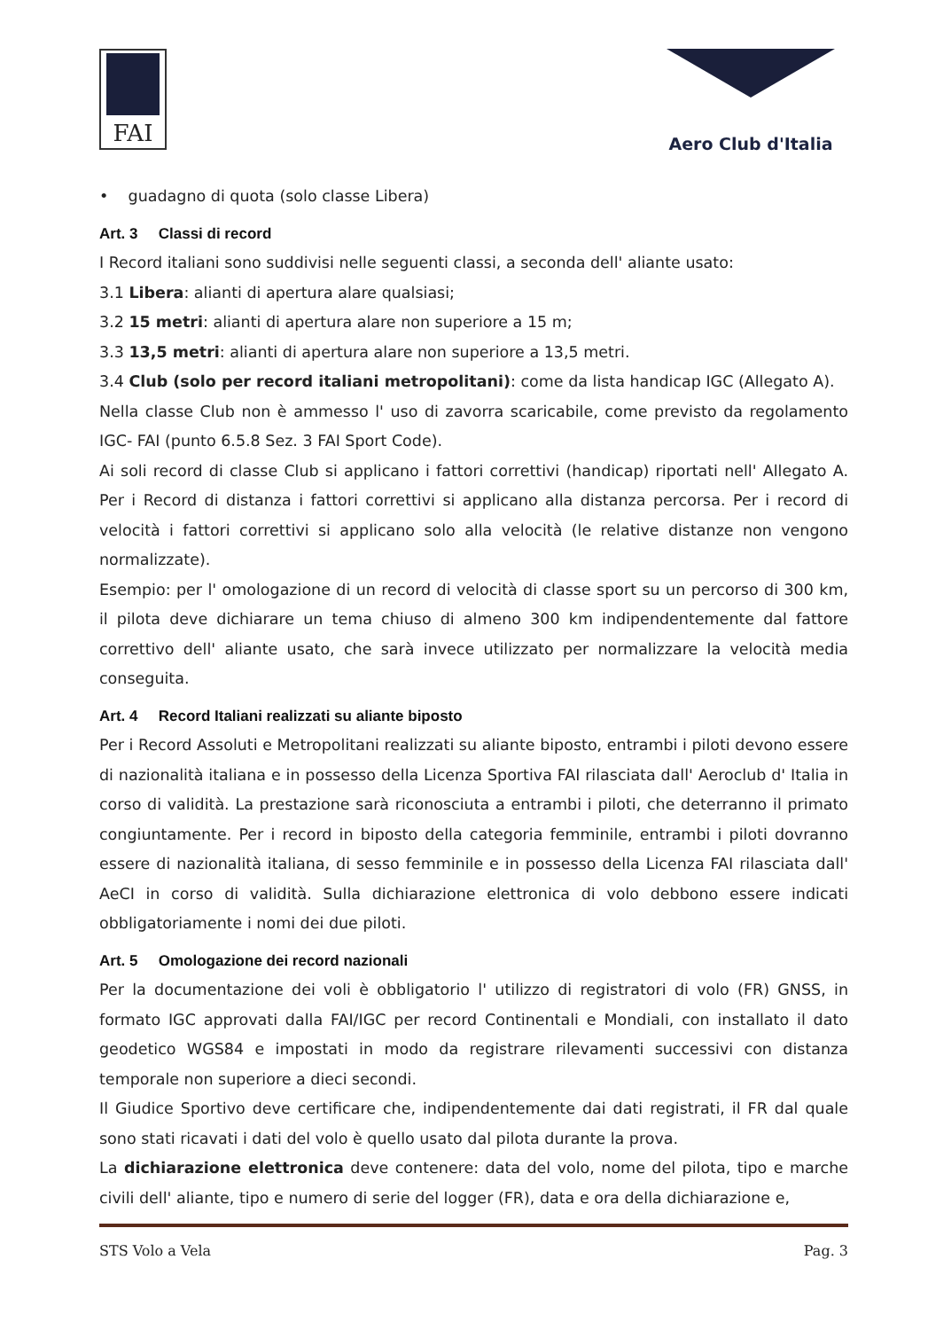FAI
Aero Club d'Italia
• guadagno di quota (solo classe Libera)
Art. 3 Classi di record
I Record italiani sono suddivisi nelle seguenti classi, a seconda dell' aliante usato:
3.1 Libera: alianti di apertura alare qualsiasi;
3.2 15 metri: alianti di apertura alare non superiore a 15 m;
3.3 13,5 metri: alianti di apertura alare non superiore a 13,5 metri.
3.4 Club (solo per record italiani metropolitani): come da lista handicap IGC (Allegato A).
Nella classe Club non è ammesso l' uso di zavorra scaricabile, come previsto da regolamento IGC- FAI (punto 6.5.8 Sez. 3 FAI Sport Code).
Ai soli record di classe Club si applicano i fattori correttivi (handicap) riportati nell' Allegato A. Per i Record di distanza i fattori correttivi si applicano alla distanza percorsa. Per i record di velocità i fattori correttivi si applicano solo alla velocità (le relative distanze non vengono normalizzate).
Esempio: per l' omologazione di un record di velocità di classe sport su un percorso di 300 km, il pilota deve dichiarare un tema chiuso di almeno 300 km indipendentemente dal fattore correttivo dell' aliante usato, che sarà invece utilizzato per normalizzare la velocità media conseguita.
Art. 4 Record Italiani realizzati su aliante biposto
Per i Record Assoluti e Metropolitani realizzati su aliante biposto, entrambi i piloti devono essere di nazionalità italiana e in possesso della Licenza Sportiva FAI rilasciata dall' Aeroclub d' Italia in corso di validità. La prestazione sarà riconosciuta a entrambi i piloti, che deterranno il primato congiuntamente. Per i record in biposto della categoria femminile, entrambi i piloti dovranno essere di nazionalità italiana, di sesso femminile e in possesso della Licenza FAI rilasciata dall' AeCI in corso di validità. Sulla dichiarazione elettronica di volo debbono essere indicati obbligatoriamente i nomi dei due piloti.
Art. 5 Omologazione dei record nazionali
Per la documentazione dei voli è obbligatorio l' utilizzo di registratori di volo (FR) GNSS, in formato IGC approvati dalla FAI/IGC per record Continentali e Mondiali, con installato il dato geodetico WGS84 e impostati in modo da registrare rilevamenti successivi con distanza temporale non superiore a dieci secondi.
Il Giudice Sportivo deve certificare che, indipendentemente dai dati registrati, il FR dal quale sono stati ricavati i dati del volo è quello usato dal pilota durante la prova.
La dichiarazione elettronica deve contenere: data del volo, nome del pilota, tipo e marche civili dell' aliante, tipo e numero di serie del logger (FR), data e ora della dichiarazione e,
STS Volo a Vela Pag. 3